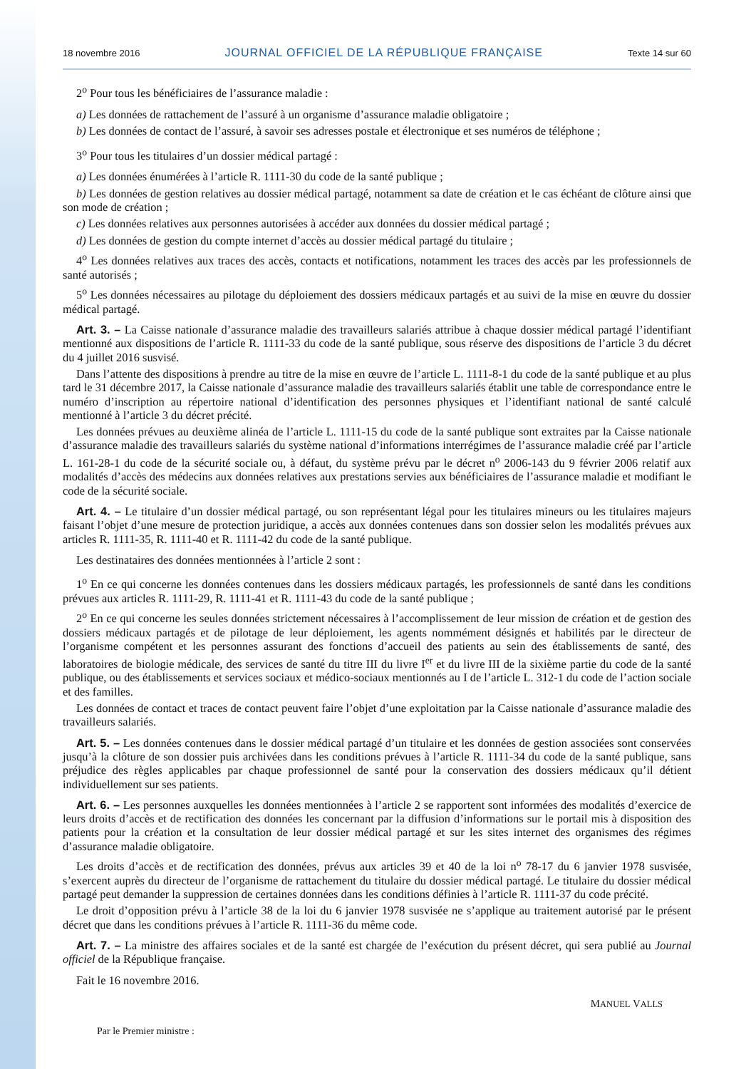18 novembre 2016 JOURNAL OFFICIEL DE LA RÉPUBLIQUE FRANÇAISE Texte 14 sur 60
2<sup>o</sup> Pour tous les bénéficiaires de l’assurance maladie :
a) Les données de rattachement de l’assuré à un organisme d’assurance maladie obligatoire ;
b) Les données de contact de l’assuré, à savoir ses adresses postale et électronique et ses numéros de téléphone ;
3<sup>o</sup> Pour tous les titulaires d’un dossier médical partagé :
a) Les données énumérées à l’article R. 1111-30 du code de la santé publique ;
b) Les données de gestion relatives au dossier médical partagé, notamment sa date de création et le cas échéant de clôture ainsi que son mode de création ;
c) Les données relatives aux personnes autorisées à accéder aux données du dossier médical partagé ;
d) Les données de gestion du compte internet d’accès au dossier médical partagé du titulaire ;
4<sup>o</sup> Les données relatives aux traces des accès, contacts et notifications, notamment les traces des accès par les professionnels de santé autorisés ;
5<sup>o</sup> Les données nécessaires au pilotage du déploiement des dossiers médicaux partagés et au suivi de la mise en œuvre du dossier médical partagé.
Art. 3. – La Caisse nationale d’assurance maladie des travailleurs salariés attribue à chaque dossier médical partagé l’identifiant mentionné aux dispositions de l’article R. 1111-33 du code de la santé publique, sous réserve des dispositions de l’article 3 du décret du 4 juillet 2016 susvisé.
Dans l’attente des dispositions à prendre au titre de la mise en œuvre de l’article L. 1111-8-1 du code de la santé publique et au plus tard le 31 décembre 2017, la Caisse nationale d’assurance maladie des travailleurs salariés établit une table de correspondance entre le numéro d’inscription au répertoire national d’identification des personnes physiques et l’identifiant national de santé calculé mentionné à l’article 3 du décret précité.
Les données prévues au deuxième alinéa de l’article L. 1111-15 du code de la santé publique sont extraites par la Caisse nationale d’assurance maladie des travailleurs salariés du système national d’informations interrégimes de l’assurance maladie créé par l’article L. 161-28-1 du code de la sécurité sociale ou, à défaut, du système prévu par le décret n<sup>o</sup> 2006-143 du 9 février 2006 relatif aux modalités d’accès des médecins aux données relatives aux prestations servies aux bénéficiaires de l’assurance maladie et modifiant le code de la sécurité sociale.
Art. 4. – Le titulaire d’un dossier médical partagé, ou son représentant légal pour les titulaires mineurs ou les titulaires majeurs faisant l’objet d’une mesure de protection juridique, a accès aux données contenues dans son dossier selon les modalités prévues aux articles R. 1111-35, R. 1111-40 et R. 1111-42 du code de la santé publique.
Les destinataires des données mentionnées à l’article 2 sont :
1<sup>o</sup> En ce qui concerne les données contenues dans les dossiers médicaux partagés, les professionnels de santé dans les conditions prévues aux articles R. 1111-29, R. 1111-41 et R. 1111-43 du code de la santé publique ;
2<sup>o</sup> En ce qui concerne les seules données strictement nécessaires à l’accomplissement de leur mission de création et de gestion des dossiers médicaux partagés et de pilotage de leur déploiement, les agents nommément désignés et habilités par le directeur de l’organisme compétent et les personnes assurant des fonctions d’accueil des patients au sein des établissements de santé, des laboratoires de biologie médicale, des services de santé du titre III du livre I<sup>er</sup> et du livre III de la sixième partie du code de la santé publique, ou des établissements et services sociaux et médico-sociaux mentionnés au I de l’article L. 312-1 du code de l’action sociale et des familles.
Les données de contact et traces de contact peuvent faire l’objet d’une exploitation par la Caisse nationale d’assurance maladie des travailleurs salariés.
Art. 5. – Les données contenues dans le dossier médical partagé d’un titulaire et les données de gestion associées sont conservées jusqu’à la clôture de son dossier puis archivées dans les conditions prévues à l’article R. 1111-34 du code de la santé publique, sans préjudice des règles applicables par chaque professionnel de santé pour la conservation des dossiers médicaux qu’il détient individuellement sur ses patients.
Art. 6. – Les personnes auxquelles les données mentionnées à l’article 2 se rapportent sont informées des modalités d’exercice de leurs droits d’accès et de rectification des données les concernant par la diffusion d’informations sur le portail mis à disposition des patients pour la création et la consultation de leur dossier médical partagé et sur les sites internet des organismes des régimes d’assurance maladie obligatoire.
Les droits d’accès et de rectification des données, prévus aux articles 39 et 40 de la loi n<sup>o</sup> 78-17 du 6 janvier 1978 susvisée, s’exercent auprès du directeur de l’organisme de rattachement du titulaire du dossier médical partagé. Le titulaire du dossier médical partagé peut demander la suppression de certaines données dans les conditions définies à l’article R. 1111-37 du code précité.
Le droit d’opposition prévu à l’article 38 de la loi du 6 janvier 1978 susvisée ne s’applique au traitement autorisé par le présent décret que dans les conditions prévues à l’article R. 1111-36 du même code.
Art. 7. – La ministre des affaires sociales et de la santé est chargée de l’exécution du présent décret, qui sera publié au Journal officiel de la République française.
Fait le 16 novembre 2016.
MANUEL VALLS
Par le Premier ministre :